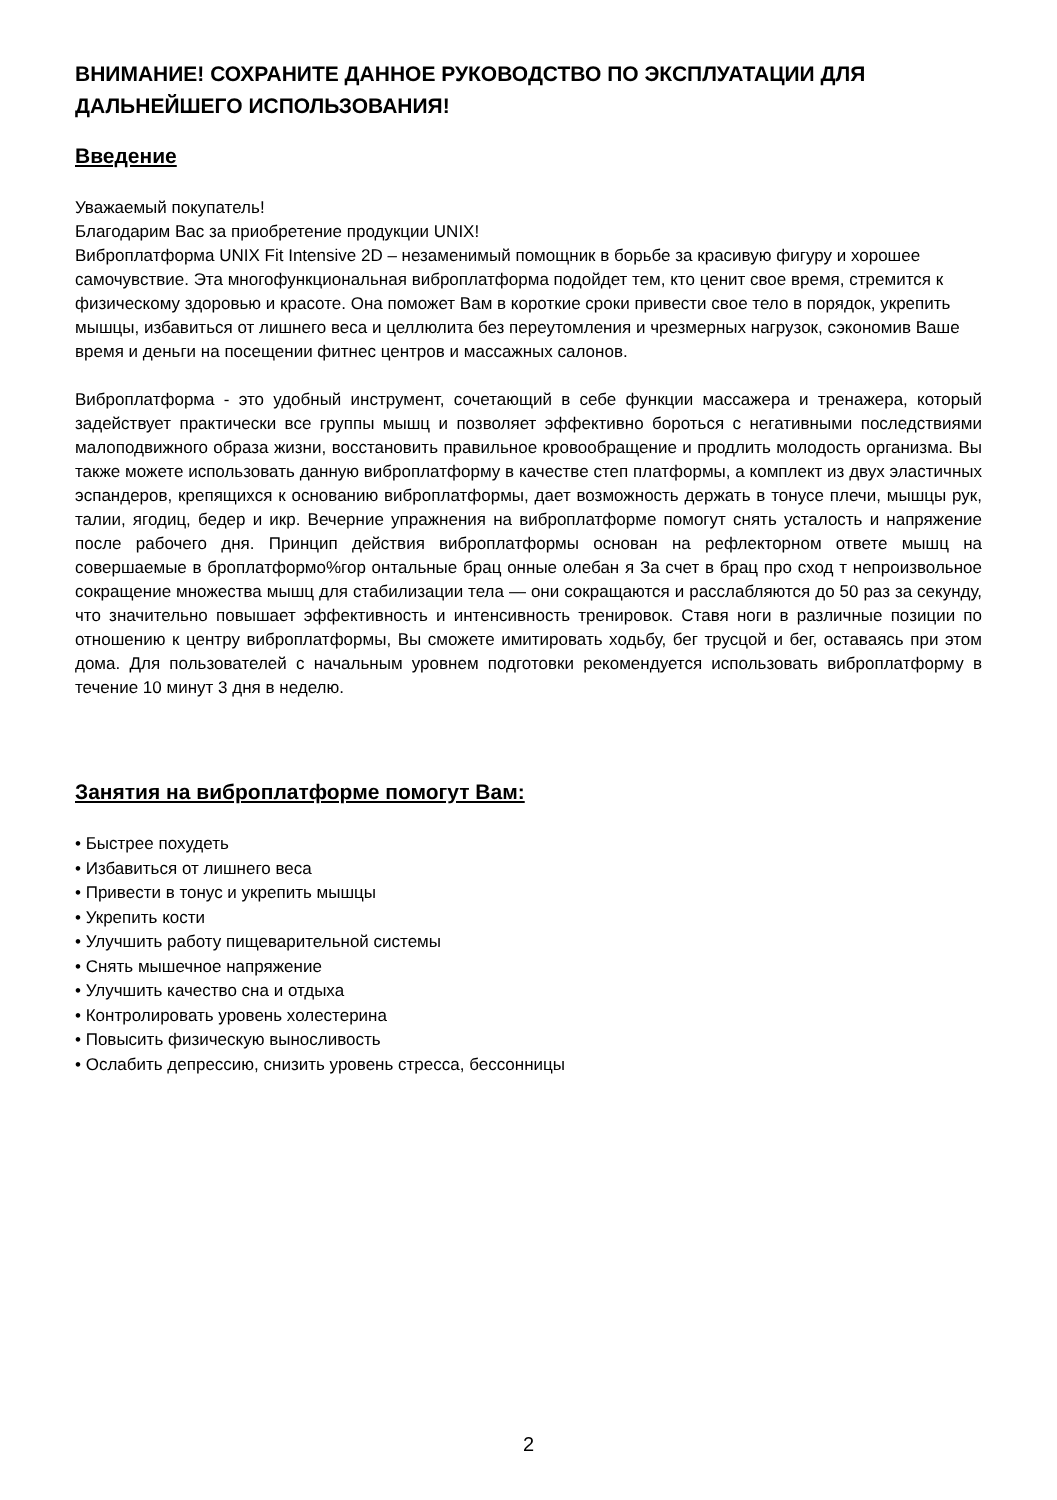ВНИМАНИЕ! СОХРАНИТЕ ДАННОЕ РУКОВОДСТВО ПО ЭКСПЛУАТАЦИИ ДЛЯ ДАЛЬНЕЙШЕГО ИСПОЛЬЗОВАНИЯ!
Введение
Уважаемый покупатель!
Благодарим Вас за приобретение продукции UNIX!
Виброплатформа UNIX Fit Intensive 2D – незаменимый помощник в борьбе за красивую фигуру и хорошее самочувствие. Эта многофункциональная виброплатформа подойдет тем, кто ценит свое время, стремится к физическому здоровью и красоте. Она поможет Вам в короткие сроки привести свое тело в порядок, укрепить мышцы, избавиться от лишнего веса и целлюлита без переутомления и чрезмерных нагрузок, сэкономив Ваше время и деньги на посещении фитнес центров и массажных салонов.
Виброплатформа - это удобный инструмент, сочетающий в себе функции массажера и тренажера, который задействует практически все группы мышц и позволяет эффективно бороться с негативными последствиями малоподвижного образа жизни, восстановить правильное кровообращение и продлить молодость организма. Вы также можете использовать данную виброплатформу в качестве степ платформы, а комплект из двух эластичных эспандеров, крепящихся к основанию виброплатформы, дает возможность держать в тонусе плечи, мышцы рук, талии, ягодиц, бедер и икр. Вечерние упражнения на виброплатформе помогут снять усталость и напряжение после рабочего дня. Принцип действия виброплатформы основан на рефлекторном ответе мышц на совершаемые в броплатформо%гор онтальные брац онные олебан я За счет в брац про сход т непроизвольное сокращение множества мышц для стабилизации тела — они сокращаются и расслабляются до 50 раз за секунду, что значительно повышает эффективность и интенсивность тренировок. Ставя ноги в различные позиции по отношению к центру виброплатформы, Вы сможете имитировать ходьбу, бег трусцой и бег, оставаясь при этом дома. Для пользователей с начальным уровнем подготовки рекомендуется использовать виброплатформу в течение 10 минут 3 дня в неделю.
Занятия на виброплатформе помогут Вам:
• Быстрее похудеть
• Избавиться от лишнего веса
• Привести в тонус и укрепить мышцы
• Укрепить кости
• Улучшить работу пищеварительной системы
• Снять мышечное напряжение
• Улучшить качество сна и отдыха
• Контролировать уровень холестерина
• Повысить физическую выносливость
• Ослабить депрессию, снизить уровень стресса, бессонницы
2